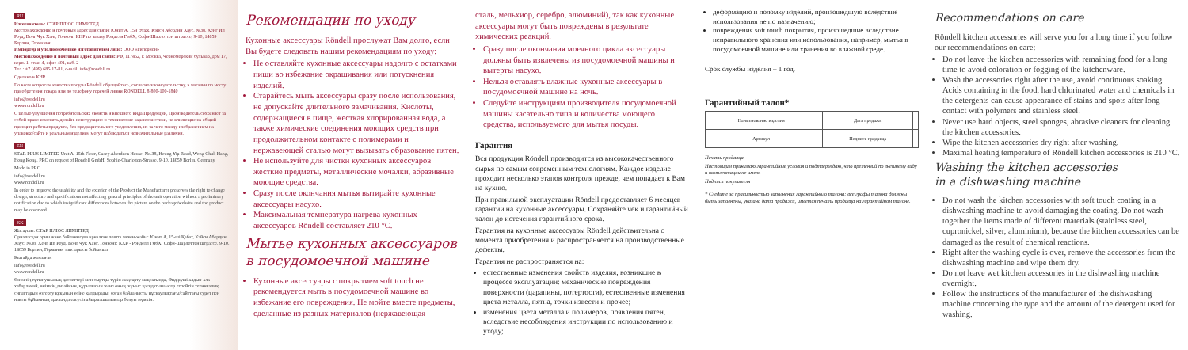RU
Изготовитель: СТАР ПЛЮС ЛИМИТЕД
Местонахождение и почтовый адрес для связи: Юнит А, 15й Этаж, Кэйси Абердин Хаус, №38, Хёнг Ип Роуд, Вонг Чук Ханг, Гонконг, КНР по заказу Рондели ГмбХ, Софи-Шарлоттен штрассе, 9-10, 14059 Берлин, Германия
Импортер и уполномоченное изготовителем лицо: ООО «Гиперион»
Местонахождение и почтовый адрес для связи: РФ, 117452, г. Москва, Черноморский бульвар, дом 17, корп. 1, этаж 4, офис 401, каб. 2
Тел.: +7 (499) 685-17-81, e-mail: info@rondell.ru
Сделано в КНР
По всем вопросам качества посуды Röndell обращайтесь, согласно законодательству, в магазин по месту приобретения товара или по телефону горячей линии RONDELL 8-800-100-1840
info@rondell.ru
www.rondell.ru
С целью улучшения потребительских свойств и внешнего вида Продукции, Производитель сохраняет за собой право изменять дизайн, конструкцию и технические характеристики, не влияющие на общий принцип работы продукта, без предварительного уведомления, из-за чего между изображением на упаковке/сайте и реальным изделием могут наблюдаться незначительные различия.
EN
STAR PLUS LIMITED Unit A, 15th Floor, Casey Aberdeen House, No.38, Heung Yip Road, Wong Chuk Hang, Hong Kong, PRC on request of Rondell GmbH, Sophie-Charlotten-Strasse, 9-10, 14059 Berlin, Germany
Made in PRC
info@rondell.ru
www.rondell.ru
In order to improve the usability and the exterior of the Product the Manufacturer preserves the right to change design, structure and specifications not affecting general principles of the unit operation without a preliminary notification due to which insignificant differences between the picture on the package/website and the product may be observed.
KK
Жасаушы: СТАР ПЛЮС ЛИМИТЕД
Орналасқан орны және байланысуға арналған пошта мекен-жайы: Юнит А, 15-ші Қабат, Кэйси Абердин Хаус, №38, Хёнг Ип Роуд, Вонг Чук Ханг, Гонконг; КХР - Ронделл ГмбХ, Софи-Шарлоттен штрассе, 9-10, 14059 Берлин, Германия тапсырысы бойынша
Қытайда жасалған
info@rondell.ru
www.rondell.ru
Өнімнің тұтынушылық қасиеттері мен сыртқы түрін жақсарту мақсатында, Өндіруші алдын-ала хабарламай, өнімнің дизайнын, құрылысын және оның жұмыс қағидатына әсер етпейтін техникалық сипаттарын өзгерту құқығын өзіне қалдырады, соған байланысты нұсқаулықтағы/сайттағы сурет пен нақты бұйымның арасында елеусіз айырмашылықтар болуы мүмкін.
Рекомендации по уходу
Кухонные аксессуары Röndell прослужат Вам долго, если Вы будете следовать нашим рекомендациям по уходу:
Не оставляйте кухонные аксессуары надолго с остатками пищи во избежание окрашивания или потускнения изделий.
Старайтесь мыть аксессуары сразу после использования, не допускайте длительного замачивания. Кислоты, содержащиеся в пище, жесткая хлорированная вода, а также химические соединения моющих средств при продолжительном контакте с полимерами и нержавеющей сталью могут вызывать образование пятен.
Не используйте для чистки кухонных аксессуаров жесткие предметы, металлические мочалки, абразивные моющие средства.
Сразу после окончания мытья вытирайте кухонные аксессуары насухо.
Максимальная температура нагрева кухонных аксессуаров Röndell составляет 210 °C.
Мытье кухонных аксессуаров
в посудомоечной машине
Кухонные аксессуары с покрытием soft touch не рекомендуется мыть в посудомоечной машине во избежание его повреждения. Не мойте вместе предметы, сделанные из разных материалов (нержавеющая
сталь, мельхиор, серебро, алюминий), так как кухонные аксессуары могут быть повреждены в результате химических реакций.
Сразу после окончания моечного цикла аксессуары должны быть извлечены из посудомоечной машины и вытерты насухо.
Нельзя оставлять влажные кухонные аксессуары в посудомоечной машине на ночь.
Следуйте инструкциям производителя посудомоечной машины касательно типа и количества моющего средства, используемого для мытья посуды.
Гарантия
Вся продукция Röndell производится из высококачественного сырья по самым современным технологиям. Каждое изделие проходит несколько этапов контроля прежде, чем попадает к Вам на кухню.
При правильной эксплуатации Röndell предоставляет 6 месяцев гарантии на кухонные аксессуары. Сохраняйте чек и гарантийный талон до истечения гарантийного срока.
Гарантия на кухонные аксессуары Röndell действительна с момента приобретения и распространяется на производственные дефекты.
Гарантия не распространяется на:
естественные изменения свойств изделия, возникшие в процессе эксплуатации: механические повреждения поверхности (царапины, потертости), естественные изменения цвета металла, пятна, точки извести и прочее;
изменения цвета металла и полимеров, появления пятен, вследствие несоблюдения инструкции по использованию и уходу;
деформацию и поломку изделий, произошедшую вследствие использования не по назначению;
повреждения soft touch покрытия, произошедшие вследствие неправильного хранения или использования, например, мытья в посудомоечной машине или хранения во влажной среде.
Срок службы изделия – 1 год.
Гарантийный талон*
| Наименование изделия | | Дата продажи | |
| Артикул | | Подпись продавца | |
Печать продавца
Настоящим принимаю гарантийные условия и подтверждаю, что претензий по внешнему виду и комплектации не имею.
Подпись покупателя
* Следите за правильностью заполнения гарантийного талона: все графы талона должны быть заполнены, указана дата продажи, имеется печать продавца на гарантийном талоне.
Recommendations on care
Röndell kitchen accessories will serve you for a long time if you follow our recommendations on care:
Do not leave the kitchen accessories with remaining food for a long time to avoid coloration or fogging of the kitchenware.
Wash the accessories right after the use, avoid continuous soaking. Acids containing in the food, hard chlorinated water and chemicals in the detergents can cause appearance of stains and spots after long contact with polymers and stainless steel.
Never use hard objects, steel sponges, abrasive cleaners for cleaning the kitchen accessories.
Wipe the kitchen accessories dry right after washing.
Maximal heating temperature of Röndell kitchen accessories is 210 °C.
Washing the kitchen accessories
in a dishwashing machine
Do not wash the kitchen accessories with soft touch coating in a dishwashing machine to avoid damaging the coating. Do not wash together the items made of different materials (stainless steel, cupronickel, silver, aluminium), because the kitchen accessories can be damaged as the result of chemical reactions.
Right after the washing cycle is over, remove the accessories from the dishwashing machine and wipe them dry.
Do not leave wet kitchen accessories in the dishwashing machine overnight.
Follow the instructions of the manufacturer of the dishwashing machine concerning the type and the amount of the detergent used for washing.